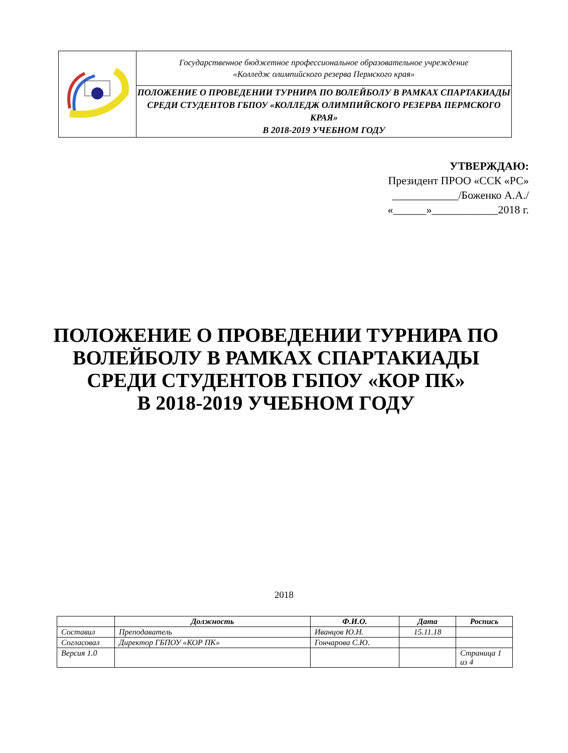| | Государственное бюджетное профессиональное образовательное учреждение «Колледж олимпийского резерва Пермского края» |
| | ПОЛОЖЕНИЕ О ПРОВЕДЕНИИ ТУРНИРА ПО ВОЛЕЙБОЛУ В РАМКАХ СПАРТАКИАДЫ СРЕДИ СТУДЕНТОВ ГБПОУ «КОЛЛЕДЖ ОЛИМПИЙСКОГО РЕЗЕРВА ПЕРМСКОГО КРАЯ» В 2018-2019 УЧЕБНОМ ГОДУ |
УТВЕРЖДАЮ:
Президент ПРОО «ССК «РС»
____________/Боженко А.А./
«______»____________2018 г.
ПОЛОЖЕНИЕ О ПРОВЕДЕНИИ ТУРНИРА ПО ВОЛЕЙБОЛУ В РАМКАХ СПАРТАКИАДЫ СРЕДИ СТУДЕНТОВ ГБПОУ «КОР ПК»
В 2018-2019 УЧЕБНОМ ГОДУ
2018
| | Должность | Ф.И.О. | Дата | Роспись |
| --- | --- | --- | --- | --- |
| Составил | Преподаватель | Иванцов Ю.Н. | 15.11.18 | |
| Согласовал | Директор ГБПОУ «КОР ПК» | Гончарова С.Ю. | | |
| Версия 1.0 | | | | Страница 1 из 4 |